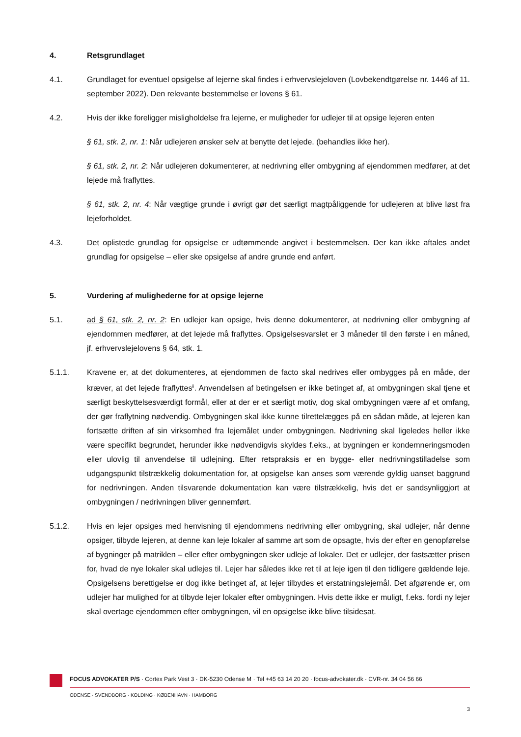4. Retsgrundlaget
4.1. Grundlaget for eventuel opsigelse af lejerne skal findes i erhvervslejeloven (Lovbekendtgørelse nr. 1446 af 11. september 2022). Den relevante bestemmelse er lovens § 61.
4.2. Hvis der ikke foreligger misligholdelse fra lejerne, er muligheder for udlejer til at opsige lejeren enten
§ 61, stk. 2, nr. 1: Når udlejeren ønsker selv at benytte det lejede. (behandles ikke her).
§ 61, stk. 2, nr. 2: Når udlejeren dokumenterer, at nedrivning eller ombygning af ejendommen medfører, at det lejede må fraflyttes.
§ 61, stk. 2, nr. 4: Når vægtige grunde i øvrigt gør det særligt magtpåliggende for udlejeren at blive løst fra lejeforholdet.
4.3. Det oplistede grundlag for opsigelse er udtømmende angivet i bestemmelsen. Der kan ikke aftales andet grundlag for opsigelse – eller ske opsigelse af andre grunde end anført.
5. Vurdering af mulighederne for at opsige lejerne
5.1. ad § 61, stk. 2, nr. 2: En udlejer kan opsige, hvis denne dokumenterer, at nedrivning eller ombygning af ejendommen medfører, at det lejede må fraflyttes. Opsigelsesvarslet er 3 måneder til den første i en måned, jf. erhvervslejelovens § 64, stk. 1.
5.1.1. Kravene er, at det dokumenteres, at ejendommen de facto skal nedrives eller ombygges på en måde, der kræver, at det lejede fraflyttes<sup>ii</sup>. Anvendelsen af betingelsen er ikke betinget af, at ombygningen skal tjene et særligt beskyttelsesværdigt formål, eller at der er et særligt motiv, dog skal ombygningen være af et omfang, der gør fraflytning nødvendig. Ombygningen skal ikke kunne tilrettelægges på en sådan måde, at lejeren kan fortsætte driften af sin virksomhed fra lejemålet under ombygningen. Nedrivning skal ligeledes heller ikke være specifikt begrundet, herunder ikke nødvendigvis skyldes f.eks., at bygningen er kondemneringsmoden eller ulovlig til anvendelse til udlejning. Efter retspraksis er en bygge- eller nedrivningstilladelse som udgangspunkt tilstrækkelig dokumentation for, at opsigelse kan anses som værende gyldig uanset baggrund for nedrivningen. Anden tilsvarende dokumentation kan være tilstrækkelig, hvis det er sandsynliggjort at ombygningen / nedrivningen bliver gennemført.
5.1.2. Hvis en lejer opsiges med henvisning til ejendommens nedrivning eller ombygning, skal udlejer, når denne opsiger, tilbyde lejeren, at denne kan leje lokaler af samme art som de opsagte, hvis der efter en genopførelse af bygninger på matriklen – eller efter ombygningen sker udleje af lokaler. Det er udlejer, der fastsætter prisen for, hvad de nye lokaler skal udlejes til. Lejer har således ikke ret til at leje igen til den tidligere gældende leje. Opsigelsens berettigelse er dog ikke betinget af, at lejer tilbydes et erstatningslejemål. Det afgørende er, om udlejer har mulighed for at tilbyde lejer lokaler efter ombygningen. Hvis dette ikke er muligt, f.eks. fordi ny lejer skal overtage ejendommen efter ombygningen, vil en opsigelse ikke blive tilsidesat.
FOCUS ADVOKATER P/S · Cortex Park Vest 3 · DK-5230 Odense M · Tel +45 63 14 20 20 · focus-advokater.dk · CVR-nr. 34 04 56 66
ODENSE · SVENDBORG · KOLDING · KØBENHAVN · HAMBORG
3